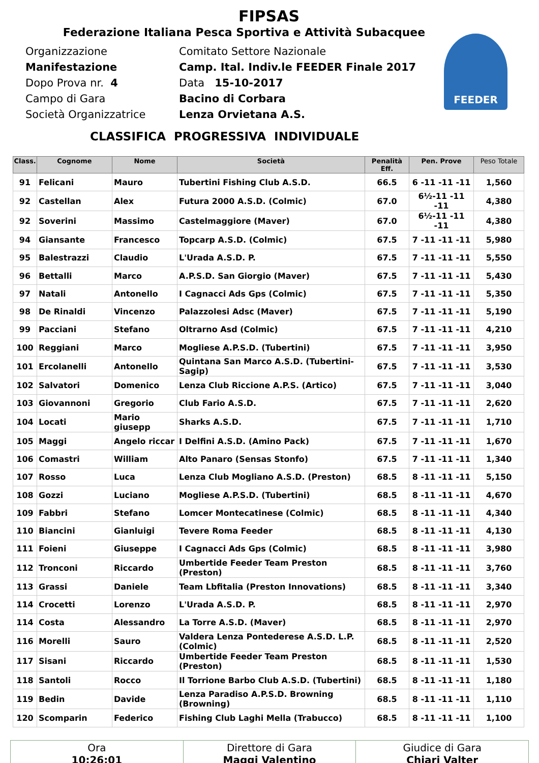FIPSAS
Federazione Italiana Pesca Sportiva e Attività Subacquee
FEEDER
Organizzazione
Manifestazione
Dopo Prova nr. 4
Campo di Gara
Società Organizzatrice
Comitato Settore Nazionale
Camp. Ital. Indiv.le FEEDER Finale 2017
Data 15-10-2017
Bacino di Corbara
Lenza Orvietana A.S.
CLASSIFICA PROGRESSIVA INDIVIDUALE
| Class. | Cognome | Nome | Società | Penalità Eff. | Pen. Prove | Peso Totale |
| --- | --- | --- | --- | --- | --- | --- |
| 91 | Felicani | Mauro | Tubertini Fishing Club A.S.D. | 66.5 | 6 -11 -11 -11 | 1,560 |
| 92 | Castellan | Alex | Futura 2000 A.S.D. (Colmic) | 67.0 | 6½-11 -11 -11 | 4,380 |
| 92 | Soverini | Massimo | Castelmaggiore (Maver) | 67.0 | 6½-11 -11 -11 | 4,380 |
| 94 | Giansante | Francesco | Topcarp A.S.D. (Colmic) | 67.5 | 7 -11 -11 -11 | 5,980 |
| 95 | Balestrazzi | Claudio | L'Urada A.S.D. P. | 67.5 | 7 -11 -11 -11 | 5,550 |
| 96 | Bettalli | Marco | A.P.S.D. San Giorgio (Maver) | 67.5 | 7 -11 -11 -11 | 5,430 |
| 97 | Natali | Antonello | I Cagnacci Ads Gps (Colmic) | 67.5 | 7 -11 -11 -11 | 5,350 |
| 98 | De Rinaldi | Vincenzo | Palazzolesi Adsc (Maver) | 67.5 | 7 -11 -11 -11 | 5,190 |
| 99 | Pacciani | Stefano | Oltrarno Asd (Colmic) | 67.5 | 7 -11 -11 -11 | 4,210 |
| 100 | Reggiani | Marco | Mogliese A.P.S.D. (Tubertini) | 67.5 | 7 -11 -11 -11 | 3,950 |
| 101 | Ercolanelli | Antonello | Quintana San Marco A.S.D. (Tubertini-Sagip) | 67.5 | 7 -11 -11 -11 | 3,530 |
| 102 | Salvatori | Domenico | Lenza Club Riccione A.P.S. (Artico) | 67.5 | 7 -11 -11 -11 | 3,040 |
| 103 | Giovannoni | Gregorio | Club Fario A.S.D. | 67.5 | 7 -11 -11 -11 | 2,620 |
| 104 | Locati | Mario giusepp | Sharks A.S.D. | 67.5 | 7 -11 -11 -11 | 1,710 |
| 105 | Maggi | Angelo riccar | I Delfini A.S.D. (Amino Pack) | 67.5 | 7 -11 -11 -11 | 1,670 |
| 106 | Comastri | William | Alto Panaro (Sensas Stonfo) | 67.5 | 7 -11 -11 -11 | 1,340 |
| 107 | Rosso | Luca | Lenza Club Mogliano A.S.D. (Preston) | 68.5 | 8 -11 -11 -11 | 5,150 |
| 108 | Gozzi | Luciano | Mogliese A.P.S.D. (Tubertini) | 68.5 | 8 -11 -11 -11 | 4,670 |
| 109 | Fabbri | Stefano | Lomcer Montecatinese (Colmic) | 68.5 | 8 -11 -11 -11 | 4,340 |
| 110 | Biancini | Gianluigi | Tevere Roma Feeder | 68.5 | 8 -11 -11 -11 | 4,130 |
| 111 | Foieni | Giuseppe | I Cagnacci Ads Gps (Colmic) | 68.5 | 8 -11 -11 -11 | 3,980 |
| 112 | Tronconi | Riccardo | Umbertide Feeder Team Preston (Preston) | 68.5 | 8 -11 -11 -11 | 3,760 |
| 113 | Grassi | Daniele | Team Lbfitalia (Preston Innovations) | 68.5 | 8 -11 -11 -11 | 3,340 |
| 114 | Crocetti | Lorenzo | L'Urada A.S.D. P. | 68.5 | 8 -11 -11 -11 | 2,970 |
| 114 | Costa | Alessandro | La Torre A.S.D. (Maver) | 68.5 | 8 -11 -11 -11 | 2,970 |
| 116 | Morelli | Sauro | Valdera Lenza Pontederese A.S.D. L.P. (Colmic) | 68.5 | 8 -11 -11 -11 | 2,520 |
| 117 | Sisani | Riccardo | Umbertide Feeder Team Preston (Preston) | 68.5 | 8 -11 -11 -11 | 1,530 |
| 118 | Santoli | Rocco | Il Torrione Barbo Club A.S.D. (Tubertini) | 68.5 | 8 -11 -11 -11 | 1,180 |
| 119 | Bedin | Davide | Lenza Paradiso A.P.S.D. Browning (Browning) | 68.5 | 8 -11 -11 -11 | 1,110 |
| 120 | Scomparin | Federico | Fishing Club Laghi Mella (Trabucco) | 68.5 | 8 -11 -11 -11 | 1,100 |
Ora
10:26:01
Direttore di Gara
Maggi Valentino
Giudice di Gara
Chiari Valter